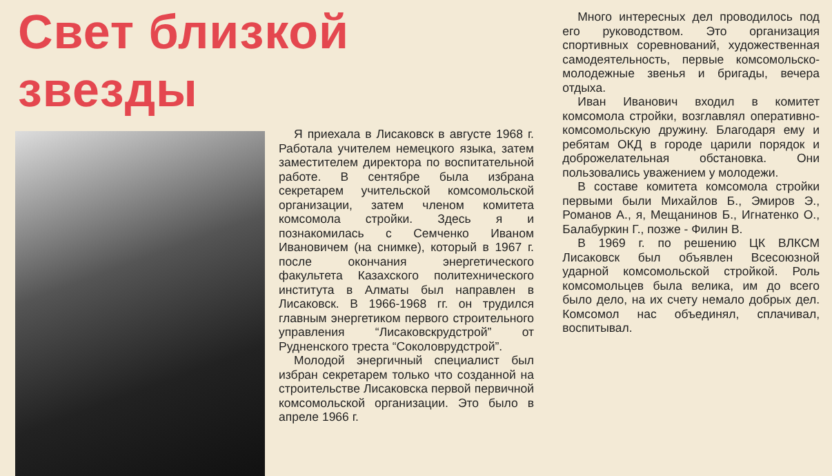Свет близкой звезды
Я приехала в Лисаковск в августе 1968 г. Работала учителем немецкого языка, затем заместителем директора по воспитательной работе. В сентябре была избрана секретарем учительской комсомольской организации, затем членом комитета комсомола стройки. Здесь я и познакомилась с Семченко Иваном Ивановичем (на снимке), который в 1967 г. после окончания энергетического факультета Казахского политехнического института в Алматы был направлен в Лисаковск. В 1966-1968 гг. он трудился главным энергетиком первого строительного управления “Лисаковскрудстрой” от Рудненского треста “Соколоврудстрой”.
Молодой энергичный специалист был избран секретарем только что созданной на строительстве Лисаковска первой первичной комсомольской организации. Это было в апреле 1966 г.
Много интересных дел проводилось под его руководством. Это организация спортивных соревнований, художественная самодеятельность, первые комсомольско-молодежные звенья и бригады, вечера отдыха.
Иван Иванович входил в комитет комсомола стройки, возглавлял оперативно-комсомольскую дружину. Благодаря ему и ребятам ОКД в городе царили порядок и доброжелательная обстановка. Они пользовались уважением у молодежи.
В составе комитета комсомола стройки первыми были Михайлов Б., Эмиров Э., Романов А., я, Мещанинов Б., Игнатенко О., Балабуркин Г., позже - Филин В.
В 1969 г. по решению ЦК ВЛКСМ Лисаковск был объявлен Всесоюзной ударной комсомольской стройкой. Роль комсомольцев была велика, им до всего было дело, на их счету немало добрых дел. Комсомол нас объединял, сплачивал, воспитывал.